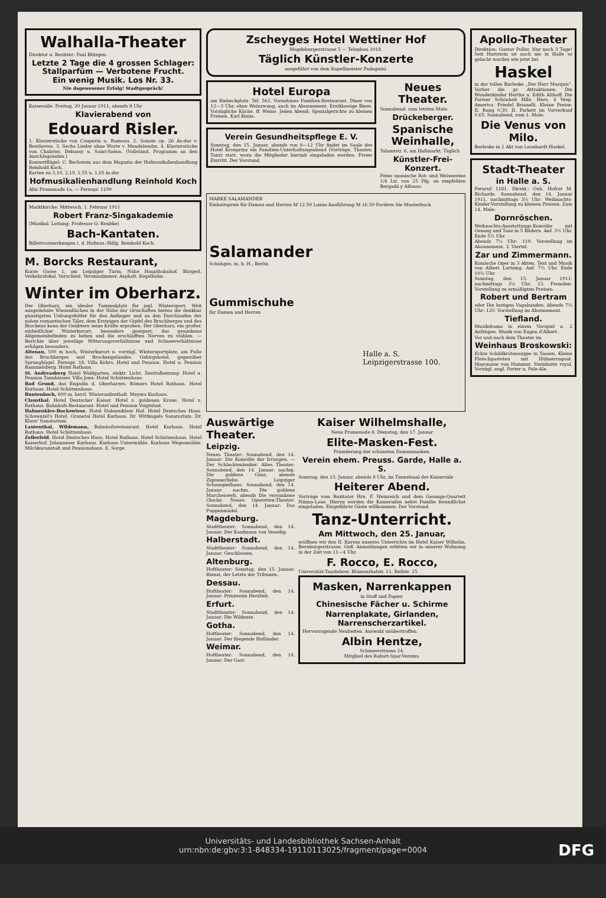Walhalla-Theater
Direktor u. Besitzer: Paul Blitzgen.
Letzte 2 Tage die 4 grossen Schlager:
Stallparfüm — Verbotene Frucht.
Ein wenig Musik. Los Nr. 33.
Nie dagewesener Erfolg! Stadtgespräch!
Kaisersäle: Freitag, 20 Januar 1911, abends 8 Uhr
Klavierabend von
Edouard Risler.
1. Klavierstücke von Couperin u. Rameau. 2. Sonate op. 26 As-dur v. Beethoven. 3. Sechs Lieder ohne Worte v. Mendelssohn. 4. Klavierstücke von Chabrier, Debussy u. Saint-Saëns. (Vollständ. Programm an den Anschlagsäulen.)
Konzertflügel: C. Bechstein aus dem Magazin der Hofmusikalienhandlung Reinhold Koch.
Karten zu 3,10, 2,10, 1,55 u. 1,05 in der
Hofmusikalienhandlung Reinhold Koch
Alte Promenade 1a. — Fernspr. 1199
Marktkirche: Mittwoch, 1. Februar 1911
Robert Franz-Singakademie
(Musikal. Leitung: Professor O. Reubke)
Bach-Kantaten.
Billettvormerkungen i. d. Hofmus.-Hdlg. Reinhold Koch.
M. Borcks Restaurant,
Kurze Gasse 1, am Leipziger Turm, Nähe Hauptbahnhof. Bürgerl. Verkehrslokal. Verschied. Vereinszimmer. Asphalt. Kegelbahn.
Winter im Oberharz.
Der Oberharz, ein idealer Tummelplatz für jegl. Wintersport. Weit ausgedehnte Wiesenflächen in der Nähe der Ortschaften bieten die denkbar günstigsten Uebungsfelder für den Anfänger und an den Durchlaufen der nahen romantischen Täler, dem Ersteigen der Gipfel des Bruchberges und des Brockens kann der Geübtere seine Kräfte erproben. Der Oberharz, ein großer, einheitlicher Winterkurort, besonders geeignet, das gesunkene Allgemeinbefinden zu heben und die erschlafften Nerven zu stählen. — Berichte über jeweilige Witterungsverhältnisse und Schneeverhältnisse erfolgen besonders.
Altenau, 500 m hoch, Winterkurort u. vorzügl. Wintersportplatz, am Fuße des Bruchberges und Brockengeländes. Gebirgshotel, gegenüber Sprunghügel. Fernspr. 18. Villa Kohrs. Hotel und Pension. Hotel u. Pension Rammelsberg. Hotel Rathaus.
St. Andreasberg Hotel Waldgarten, elektr. Licht, Zentralheizung. Hotel u. Pension Tannhäuser. Villa Jone. Hotel Schützenhaus.
Bad Grund, das Engadin d. Oberharzes. Römers Hotel Rathaus. Hotel Kurhaus. Hotel Schützenhaus.
Buntenbock, 600 m, herrl. Winteraufenthalt. Meyers Kurhaus.
Clausthal. Hotel Deutscher Kaiser. Hotel z. goldenen Krone. Hotel z. Rathaus. Bahnhofs-Restaurant. Hotel und Pension Voigtslust.
Hahnenklee-Bockswiese. Hotel Hahnenkleer Hof. Hotel Deutsches Haus. Schwenzel's Hotel. Granetal Hotel Kurhaus. Dr. Wittkugels Sanatorium. Dr. Klaus' Sanatorium.
Lautenthal, Wildemann, Bahnhofsrestaurant. Hotel Kurhaus. Hotel Rathaus. Hotel Schützenhaus.
Zellerfeld. Hotel Deutsches Haus. Hotel Rathaus. Hotel Schützenhaus. Hotel Kaiserhof. Johanneser Kurhaus. Kurhaus Untermühle. Kurhaus Wegesmühle. Milchkuranstalt und Pensionshaus. E. Sorge.
Zscheyges Hotel Wettiner Hof
Magdeburgerstrasse 5 — Telephon 1018.
Täglich Künstler-Konzerte
ausgeführt von dem Kapellmeister Padagnini.
Hotel Europa
am Riebeckplatz. Tel. 562. Vornehmes Familien-Restaurant. Diner von 12—3 Uhr, ohne Weinzwang, auch im Abonnement. Erstklassige Biere. Vorzügliche Küche. ff. Weine. Jeden Abend: Spezialgerichte zu kleinen Preisen. Karl Kunis.
Verein Gesundheitspflege E. V.
Sonntag, den 15. Januar, abends von 6—12 Uhr findet im Saale des Hotel Kronprinz ein Familien-Unterhaltungsabend (Vorträge, Theater, Tanz) statt, wozu die Mitglieder hiermit eingeladen werden. Freier Eintritt. Der Vorstand.
Neues Theater.
Sonnabend: zum letzten Male:
Drückeberger.
Spanische Weinhalle,
Talamtstr. 6, am Hallmarkt. Täglich
Künstler-Frei-Konzert.
Feine spanische Rot- und Weissweine 1/4 Ltr. von 25 Pfg. an empfehlen Bergadá y Alfonso.
MARKE SALAMANDER
Einheitspreis für Damen und Herren M 12.50 Luxus-Ausführung M 16.50 Fordern Sie Musterbuch
Salamander
Schuhges. m. b. H., Berlin
Gummischuhe
für Damen und Herren
Halle a. S.
Leipzigerstrasse 100.
Auswärtige Theater.
Leipzig.
Neues Theater: Sonnabend, den 14. Januar: Die Komödie der Irrungen. — Der Schlachtenlenker. Altes Theater: Sonnabend, den 14. Januar: nachm. Die goldene Gans, abends Zigeunerliebe. Leipziger Schauspielhaus: Sonnabend, den 14. Januar: nachm. Die goldene Marchenwelt, abends Die versunkene Glocke. Neues Operetten-Theater: Sonnabend, den 14. Januar: Das Puppenmädel.
Magdeburg.
Stadttheater: Sonnabend, den 14. Januar: Der Kaufmann von Venedig.
Halberstadt.
Stadttheater: Sonnabend, den 14. Januar: Geschlossen.
Altenburg.
Hoftheater: Sonntag, den 15. Januar: Rienzi, der Letzte der Tribunen.
Dessau.
Hoftheater: Sonnabend, den 14. Januar: Prinzessin Herzlieb.
Erfurt.
Stadttheater: Sonnabend, den 14. Januar: Die Wildente.
Gotha.
Hoftheater: Sonnabend, den 14. Januar: Der fliegende Holländer.
Weimar.
Hoftheater: Sonnabend, den 14. Januar: Der Gast.
Kaiser Wilhelmshalle,
Neue Promenade 8. Dienstag, den 17. Januar
Elite-Masken-Fest.
Prämiierung der schönsten Damenmasken.
Verein ehem. Preuss. Garde, Halle a. S.
Sonntag, den 15. Januar, abends 8 Uhr, im Tunnelsaal der Kaisersäle
Heiterer Abend.
Vorträge vom Rezitator Hrn. F. Weinreich und dem Gesangs-Quartett Niinus-Laue. Hierzu werden die Kameraden nebst Familie freundlichst eingeladen. Eingeführte Gäste willkommen. Der Vorstand.
Tanz-Unterricht.
Am Mittwoch, den 25. Januar,
eröffnen wir den II. Kursus unseres Unterrichts im Hotel Kaiser Wilhelm, Bernburgerstrasse. Gefl. Anmeldungen erbitten wir in unserer Wohnung in der Zeit von 11—4 Uhr.
F. Rocco, E. Rocco,
Universität-Tanzlehrer, Blumenthalstr. 11. Reilstr. 15.
Masken, Narrenkappen
in Stoff und Papier.
Chinesische Fächer u. Schirme
Narrenplakate, Girlanden, Narrenscherzartikel.
Hervorragende Neuheiten. Auswahl unübertroffen.
Albin Hentze,
Schmeerstrasse 24.
Mitglied des Rabatt-Spar-Vereins.
Apollo-Theater
Direktion: Gustav Poller. Nur noch 3 Tage! Seit Hartstein ist noch nie in Halle so gelacht worden wie jetzt bei
Haskel
in der tollen Burleske „Der Herr Marquis". Vorher die gr. Attraktionen: Die Wunderkinder Hertha u. Edith Althoff. Die Pariser Schönheit Mlle. Hero. 4 Vesp. Americo. Friedel Brianelli. Kleine Preise: II. Rang 0.30, II. Parkett im Vorverkauf 0.65. Sonnabend, zum 1. Male:
Die Venus von Milo.
Burleske in 1 Akt von Leonhardt Haskel.
Stadt-Theater
in Halle a. S.
Fernruf 1181. Direkt.: Geh. Hofrat M. Richards. Sonnabend, den 14. Januar 1911, nachmittags 3½ Uhr: Weihnachts-Kinder-Vorstellung zu kleinen Preisen. Zum 14. Male:
Dornröschen.
Weihnachts-Ausstattungs-Komödie mit Gesang und Tanz in 5 Bildern. Anf. 3½ Uhr. Ende 5½ Uhr.
Abends 7½ Uhr: 119. Vorstellung im Abonnement. 3. Viertel.
Zar und Zimmermann.
Komische Oper in 3 Akten. Text und Musik von Albert Lortzing. Anf. 7½ Uhr. Ende 10½ Uhr.
Sonntag, den 15. Januar 1911: nachmittags 3½ Uhr: 13. Fremden-Vorstellung zu ermäßigten Preisen.
Robert und Bertram
oder Die lustigen Vagabunden. Abends 7½ Uhr: 120. Vorstellung im Abonnement.
Tiefland.
Musikdrama in einem Vorspiel u. 2 Aufzügen. Musik von Eugen d'Albert.
Vor und nach dem Theater im
Weinhaus Broskowski:
Echte Schildkrötensuppe in Tassen. Kleine Fleischpasteten mit Hühnerragout. Mayonaise von Hummer. Steinbutte royal. Vorzügl. engl. Porter u. Pale-Ale.
Universitäts- und Landesbibliothek Sachsen-Anhalt
urn:nbn:de:gbv:3:1-848334-19110113025/fragment/page=0004
DFG